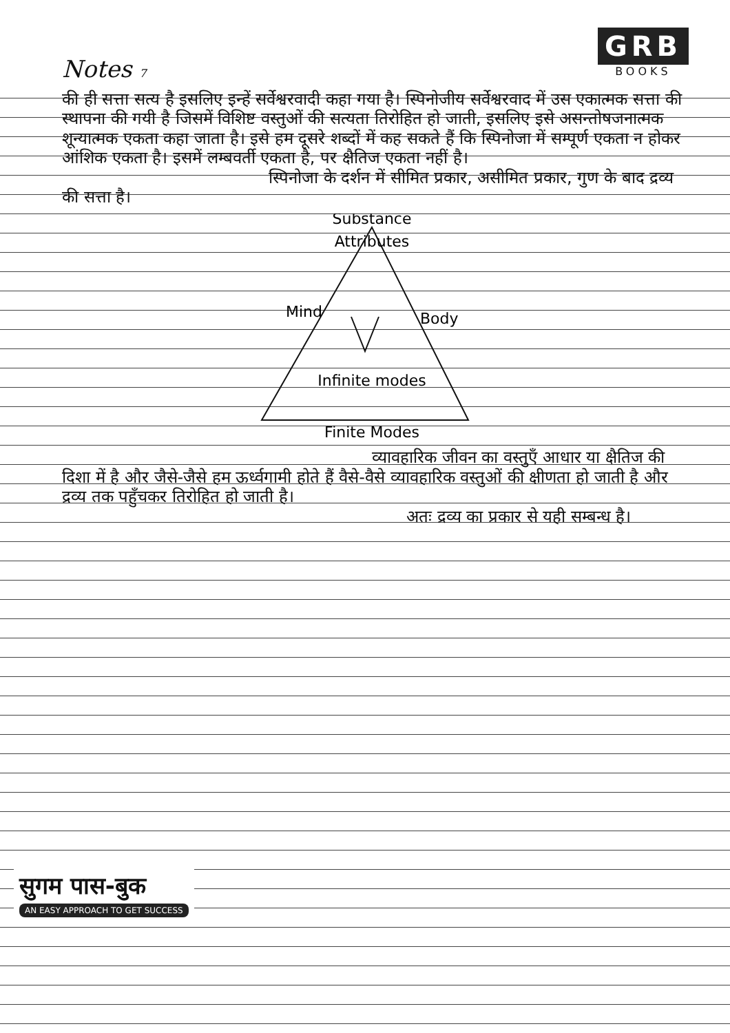Notes 7
GRB
BOOKS
की ही सत्ता सत्य है इसलिए इन्हें सर्वेश्वरवादी कहा गया है। स्पिनोजीय सर्वेश्वरवाद में उस एकात्मक सत्ता की स्थापना की गयी है जिसमें विशिष्ट वस्तुओं की सत्यता तिरोहित हो जाती, इसलिए इसे असन्तोषजनात्मक शून्यात्मक एकता कहा जाता है। इसे हम दूसरे शब्दों में कह सकते हैं कि स्पिनोजा में सम्पूर्ण एकता न होकर आंशिक एकता है। इसमें लम्बवर्ती एकता है, पर क्षैतिज एकता नहीं है।
स्पिनोजा के दर्शन में सीमित प्रकार, असीमित प्रकार, गुण के बाद द्रव्य की सत्ता है।
Substance
Attributes
Mind
Body
Infinite modes
Finite Modes
व्यावहारिक जीवन का वस्तुएँ आधार या क्षैतिज की दिशा में है और जैसे-जैसे हम ऊर्ध्वगामी होते हैं वैसे-वैसे व्यावहारिक वस्तुओं की क्षीणता हो जाती है और द्रव्य तक पहुँचकर तिरोहित हो जाती है।
अतः द्रव्य का प्रकार से यही सम्बन्ध है।
सुगम पास-बुक
AN EASY APPROACH TO GET SUCCESS